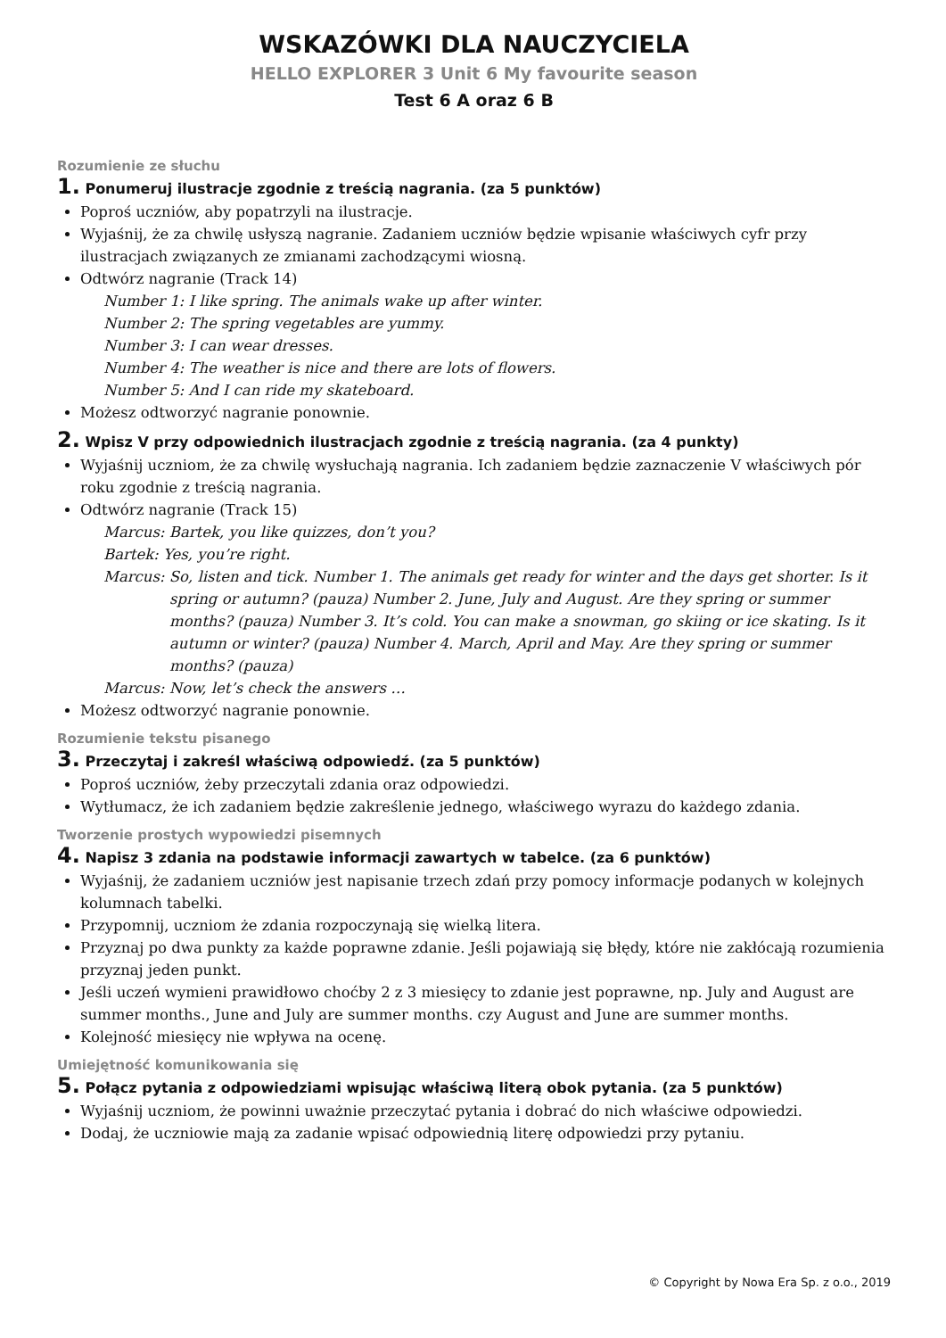WSKAZÓWKI DLA NAUCZYCIELA
HELLO EXPLORER 3 Unit 6 My favourite season
Test 6 A oraz 6 B
Rozumienie ze słuchu
1. Ponumeruj ilustracje zgodnie z treścią nagrania. (za 5 punktów)
Poproś uczniów, aby popatrzyli na ilustracje.
Wyjaśnij, że za chwilę usłyszą nagranie. Zadaniem uczniów będzie wpisanie właściwych cyfr przy ilustracjach związanych ze zmianami zachodzącymi wiosną.
Odtwórz nagranie (Track 14)
Number 1: I like spring. The animals wake up after winter.
Number 2: The spring vegetables are yummy.
Number 3: I can wear dresses.
Number 4: The weather is nice and there are lots of flowers.
Number 5: And I can ride my skateboard.
Możesz odtworzyć nagranie ponownie.
2. Wpisz V przy odpowiednich ilustracjach zgodnie z treścią nagrania. (za 4 punkty)
Wyjaśnij uczniom, że za chwilę wysłuchają nagrania. Ich zadaniem będzie zaznaczenie V właściwych pór roku zgodnie z treścią nagrania.
Odtwórz nagranie (Track 15)
Marcus: Bartek, you like quizzes, don’t you?
Bartek: Yes, you’re right.
Marcus: So, listen and tick. Number 1. The animals get ready for winter and the days get shorter. Is it spring or autumn? (pauza) Number 2. June, July and August. Are they spring or summer months? (pauza) Number 3. It’s cold. You can make a snowman, go skiing or ice skating. Is it autumn or winter? (pauza) Number 4. March, April and May. Are they spring or summer months? (pauza)
Marcus: Now, let’s check the answers …
Możesz odtworzyć nagranie ponownie.
Rozumienie tekstu pisanego
3. Przeczytaj i zakreśl właściwą odpowiedź. (za 5 punktów)
Poproś uczniów, żeby przeczytali zdania oraz odpowiedzi.
Wytłumacz, że ich zadaniem będzie zakreślenie jednego, właściwego wyrazu do każdego zdania.
Tworzenie prostych wypowiedzi pisemnych
4. Napisz 3 zdania na podstawie informacji zawartych w tabelce. (za 6 punktów)
Wyjaśnij, że zadaniem uczniów jest napisanie trzech zdań przy pomocy informacje podanych w kolejnych kolumnach tabelki.
Przypomnij, uczniom że zdania rozpoczynają się wielką litera.
Przyznaj po dwa punkty za każde poprawne zdanie. Jeśli pojawiają się błędy, które nie zakłócają rozumienia przyznaj jeden punkt.
Jeśli uczeń wymieni prawidłowo choćby 2 z 3 miesięcy to zdanie jest poprawne, np. July and August are summer months., June and July are summer months. czy August and June are summer months.
Kolejność miesięcy nie wpływa na ocenę.
Umiejętność komunikowania się
5. Połącz pytania z odpowiedziami wpisując właściwą literą obok pytania. (za 5 punktów)
Wyjaśnij uczniom, że powinni uważnie przeczytać pytania i dobrać do nich właściwe odpowiedzi.
Dodaj, że uczniowie mają za zadanie wpisać odpowiednią literę odpowiedzi przy pytaniu.
© Copyright by Nowa Era Sp. z o.o., 2019